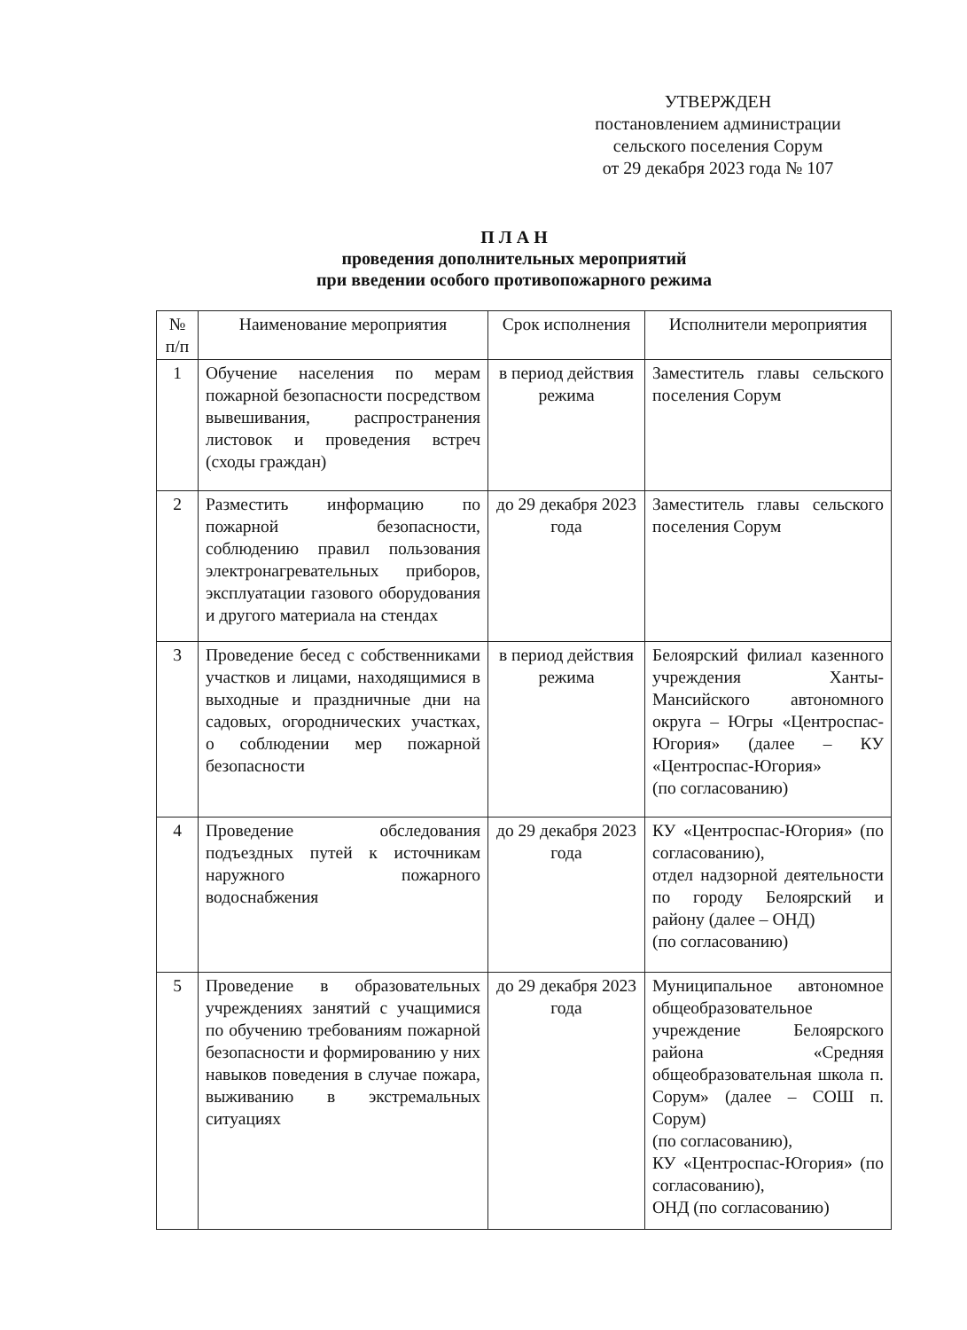УТВЕРЖДЕН
постановлением администрации
сельского поселения Сорум
от 29 декабря 2023 года № 107
П Л А Н
проведения дополнительных мероприятий
при введении особого противопожарного режима
| № п/п | Наименование мероприятия | Срок исполнения | Исполнители мероприятия |
| --- | --- | --- | --- |
| 1 | Обучение населения по мерам пожарной безопасности посредством вывешивания, распространения листовок и проведения встреч (сходы граждан) | в период действия режима | Заместитель главы сельского поселения Сорум |
| 2 | Разместить информацию по пожарной безопасности, соблюдению правил пользования электронагревательных приборов, эксплуатации газового оборудования и другого материала на стендах | до 29 декабря 2023 года | Заместитель главы сельского поселения Сорум |
| 3 | Проведение бесед с собственниками участков и лицами, находящимися в выходные и праздничные дни на садовых, огороднических участках, о соблюдении мер пожарной безопасности | в период действия режима | Белоярский филиал казенного учреждения Ханты-Мансийского автономного округа – Югры «Центроспас-Югория» (далее – КУ «Центроспас-Югория» (по согласованию) |
| 4 | Проведение обследования подъездных путей к источникам наружного пожарного водоснабжения | до 29 декабря 2023 года | КУ «Центроспас-Югория» (по согласованию), отдел надзорной деятельности по городу Белоярский и району (далее – ОНД) (по согласованию) |
| 5 | Проведение в образовательных учреждениях занятий с учащимися по обучению требованиям пожарной безопасности и формированию у них навыков поведения в случае пожара, выживанию в экстремальных ситуациях | до 29 декабря 2023 года | Муниципальное автономное общеобразовательное учреждение Белоярского района «Средняя общеобразовательная школа п. Сорум» (далее – СОШ п. Сорум) (по согласованию), КУ «Центроспас-Югория» (по согласованию), ОНД (по согласованию) |